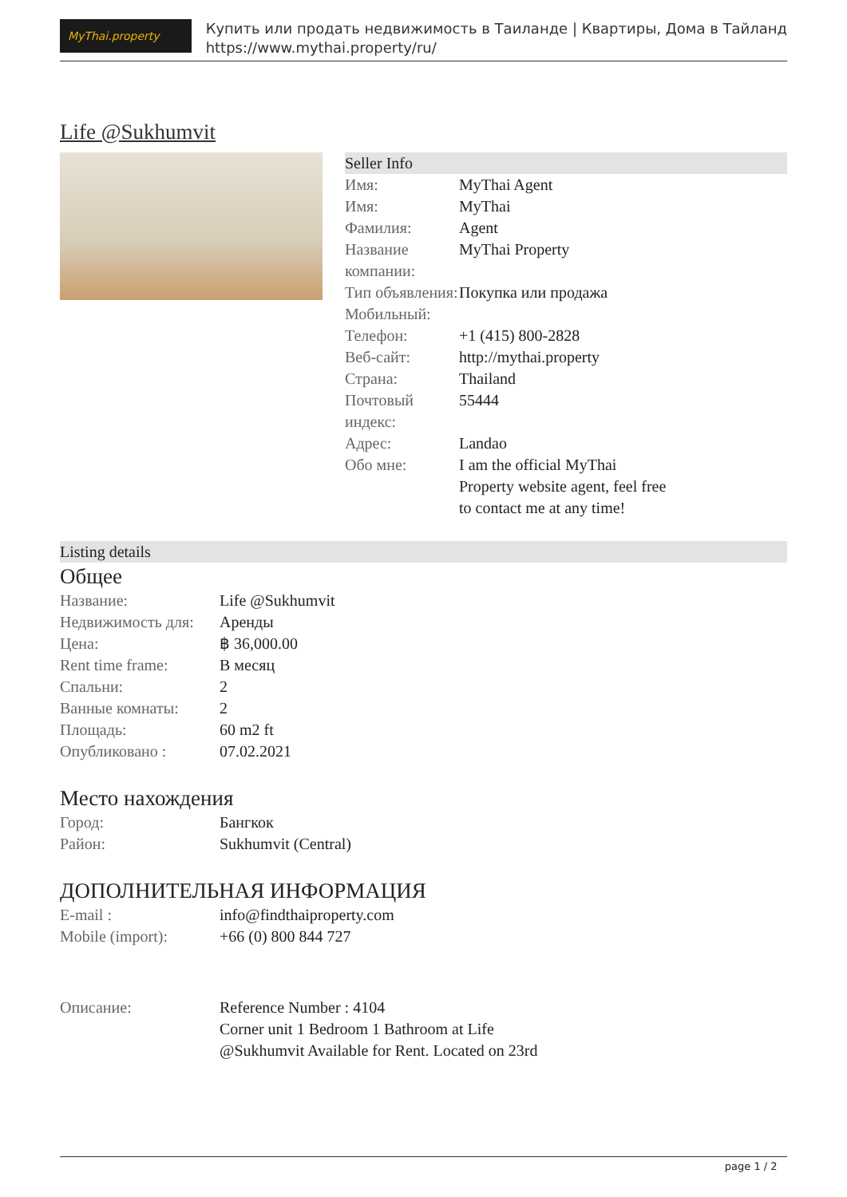MyThai.property
Купить или продать недвижимость в Таиланде | Квартиры, Дома в Тайланд
https://www.mythai.property/ru/
Life @Sukhumvit
Seller Info
| Имя: | MyThai Agent |
| Имя: | MyThai |
| Фамилия: | Agent |
| Название компании: | MyThai Property |
| Тип объявления: | Покупка или продажа |
| Мобильный: | |
| Телефон: | +1 (415) 800-2828 |
| Веб-сайт: | http://mythai.property |
| Страна: | Thailand |
| Почтовый индекс: | 55444 |
| Адрес: | Landao |
| Обо мне: | I am the official MyThai Property website agent, feel free to contact me at any time! |
Listing details
Общее
| Название: | Life @Sukhumvit |
| Недвижимость для: | Аренды |
| Цена: | ฿ 36,000.00 |
| Rent time frame: | В месяц |
| Спальни: | 2 |
| Ванные комнаты: | 2 |
| Площадь: | 60 m2 ft |
| Опубликовано : | 07.02.2021 |
Место нахождения
| Город: | Бангкок |
| Район: | Sukhumvit (Central) |
ДОПОЛНИТЕЛЬНАЯ ИНФОРМАЦИЯ
| E-mail : | info@findthaiproperty.com |
| Mobile (import): | +66 (0) 800 844 727 |
| Описание: | Reference Number : 4104 Corner unit 1 Bedroom 1 Bathroom at Life @Sukhumvit Available for Rent. Located on 23rd |
page 1 / 2